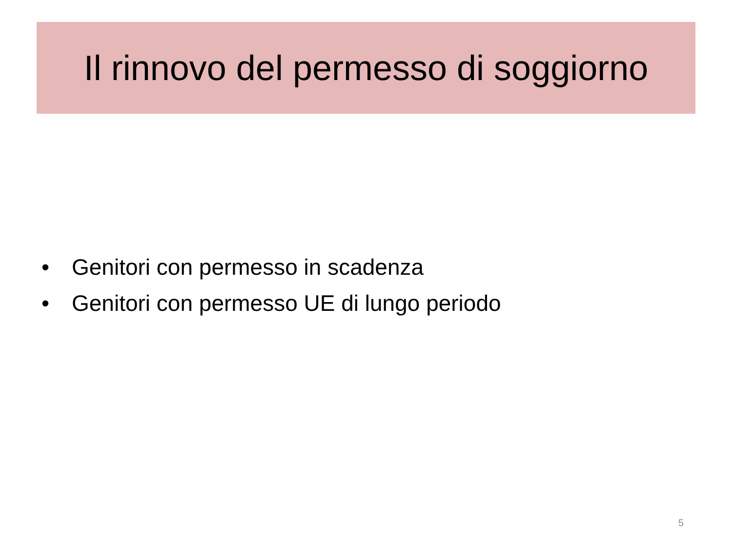Il rinnovo del permesso di soggiorno
• Genitori con permesso in scadenza
• Genitori con permesso UE di lungo periodo
5